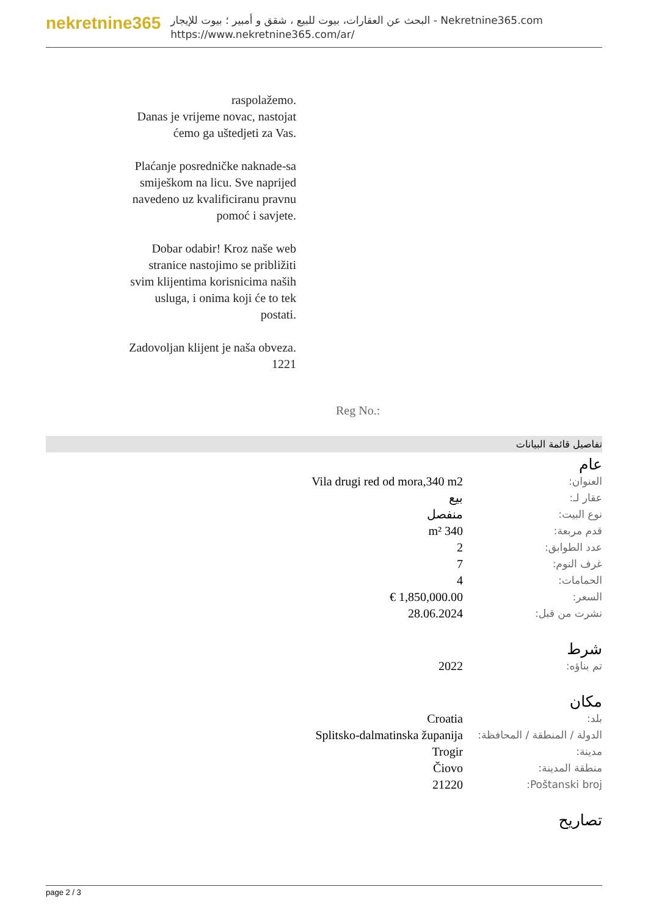nekretnine365
البحث عن العقارات، بيوت للبيع ، شقق و أمبير ؛ بيوت للإيجار - Nekretnine365.com
https://www.nekretnine365.com/ar/
raspolažemo.
Danas je vrijeme novac, nastojat ćemo ga uštedjeti za Vas.
Plaćanje posredničke naknade-sa smiješkom na licu. Sve naprijed navedeno uz kvalificiranu pravnu pomoć i savjete.
Dobar odabir! Kroz naše web stranice nastojimo se približiti svim klijentima korisnicima naših usluga, i onima koji će to tek postati.
Zadovoljan klijent je naša obveza.
1221
Reg No.:
تفاصيل قائمة البيانات
عام
| العنوان: | Vila drugi red od mora,340 m2 |
| عقار لـ: | بيع |
| نوع البيت: | منفصل |
| قدم مربعة: | 340 m² |
| عدد الطوابق: | 2 |
| غرف النوم: | 7 |
| الحمامات: | 4 |
| السعر: | 1,850,000.00 € |
| نشرت من قبل: | 28.06.2024 |
شرط
| تم بناؤه: | 2022 |
مكان
| بلد: | Croatia |
| الدولة / المنطقة / المحافظة: | Splitsko-dalmatinska županija |
| مدينة: | Trogir |
| منطقة المدينة: | Čiovo |
| Poštanski broj: | 21220 |
تصاريح
page 2 / 3